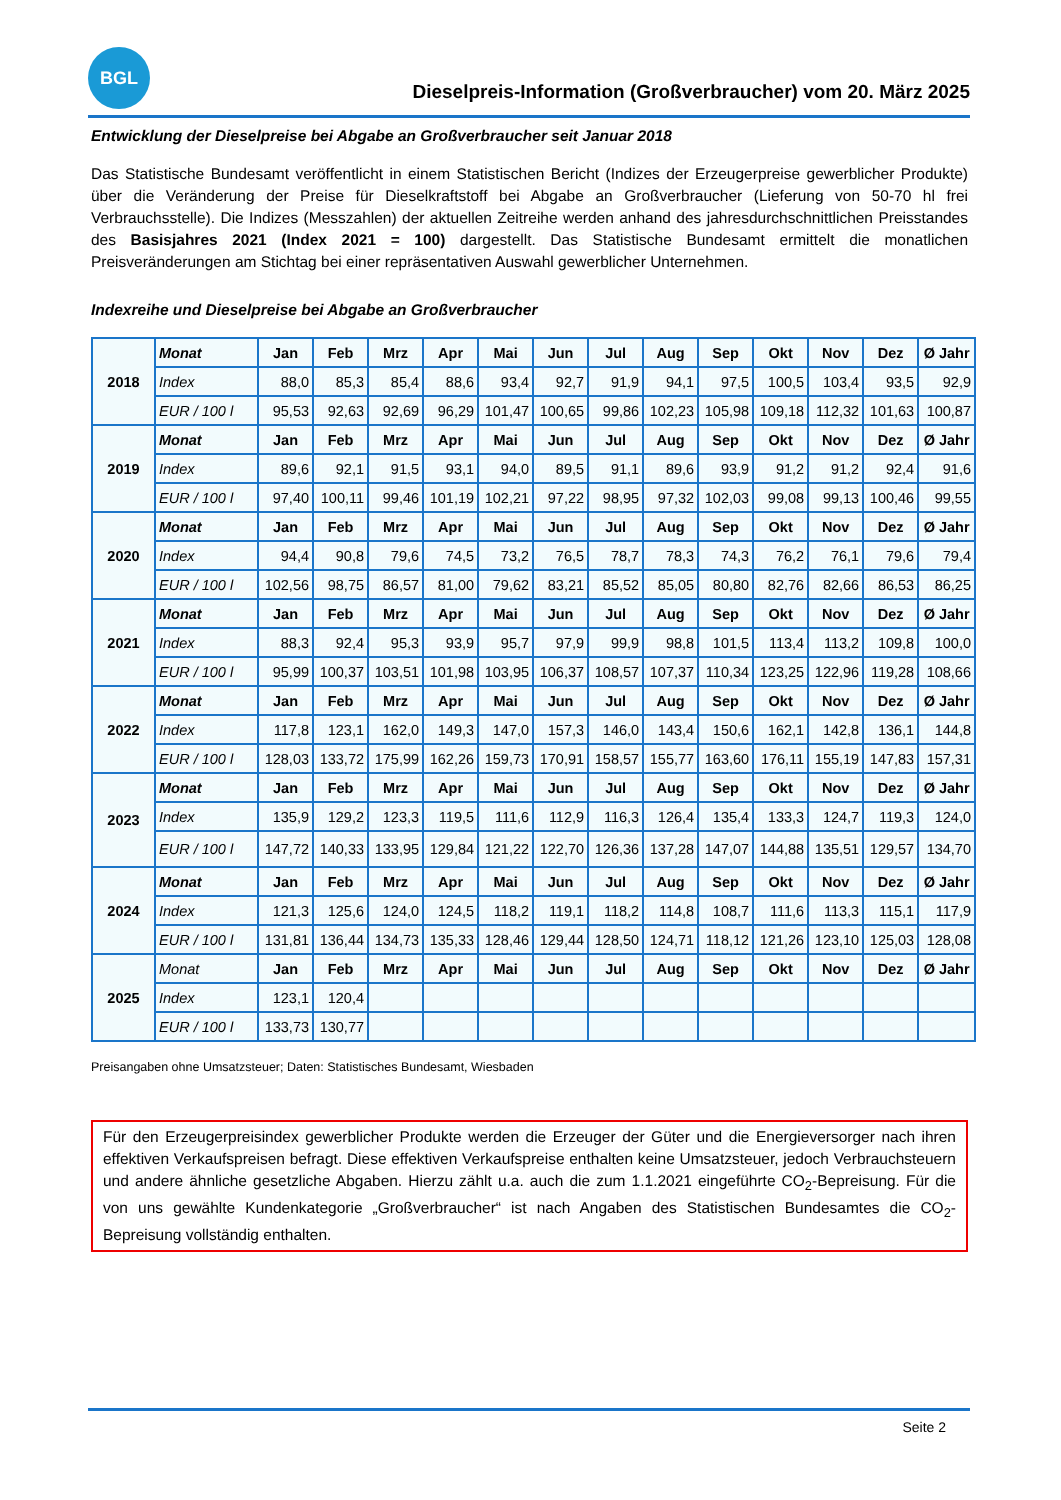BGL
Dieselpreis-Information (Großverbraucher) vom 20. März 2025
Entwicklung der Dieselpreise bei Abgabe an Großverbraucher seit Januar 2018
Das Statistische Bundesamt veröffentlicht in einem Statistischen Bericht (Indizes der Erzeugerpreise gewerblicher Produkte) über die Veränderung der Preise für Dieselkraftstoff bei Abgabe an Großverbraucher (Lieferung von 50-70 hl frei Verbrauchsstelle). Die Indizes (Messzahlen) der aktuellen Zeitreihe werden anhand des jahresdurchschnittlichen Preisstandes des Basisjahres 2021 (Index 2021 = 100) dargestellt. Das Statistische Bundesamt ermittelt die monatlichen Preisveränderungen am Stichtag bei einer repräsentativen Auswahl gewerblicher Unternehmen.
Indexreihe und Dieselpreise bei Abgabe an Großverbraucher
| 2018 | Monat | Jan | Feb | Mrz | Apr | Mai | Jun | Jul | Aug | Sep | Okt | Nov | Dez | Ø Jahr |
| | Index | 88,0 | 85,3 | 85,4 | 88,6 | 93,4 | 92,7 | 91,9 | 94,1 | 97,5 | 100,5 | 103,4 | 93,5 | 92,9 |
| | EUR / 100 l | 95,53 | 92,63 | 92,69 | 96,29 | 101,47 | 100,65 | 99,86 | 102,23 | 105,98 | 109,18 | 112,32 | 101,63 | 100,87 |
| 2019 | Monat | Jan | Feb | Mrz | Apr | Mai | Jun | Jul | Aug | Sep | Okt | Nov | Dez | Ø Jahr |
| | Index | 89,6 | 92,1 | 91,5 | 93,1 | 94,0 | 89,5 | 91,1 | 89,6 | 93,9 | 91,2 | 91,2 | 92,4 | 91,6 |
| | EUR / 100 l | 97,40 | 100,11 | 99,46 | 101,19 | 102,21 | 97,22 | 98,95 | 97,32 | 102,03 | 99,08 | 99,13 | 100,46 | 99,55 |
| 2020 | Monat | Jan | Feb | Mrz | Apr | Mai | Jun | Jul | Aug | Sep | Okt | Nov | Dez | Ø Jahr |
| | Index | 94,4 | 90,8 | 79,6 | 74,5 | 73,2 | 76,5 | 78,7 | 78,3 | 74,3 | 76,2 | 76,1 | 79,6 | 79,4 |
| | EUR / 100 l | 102,56 | 98,75 | 86,57 | 81,00 | 79,62 | 83,21 | 85,52 | 85,05 | 80,80 | 82,76 | 82,66 | 86,53 | 86,25 |
| 2021 | Monat | Jan | Feb | Mrz | Apr | Mai | Jun | Jul | Aug | Sep | Okt | Nov | Dez | Ø Jahr |
| | Index | 88,3 | 92,4 | 95,3 | 93,9 | 95,7 | 97,9 | 99,9 | 98,8 | 101,5 | 113,4 | 113,2 | 109,8 | 100,0 |
| | EUR / 100 l | 95,99 | 100,37 | 103,51 | 101,98 | 103,95 | 106,37 | 108,57 | 107,37 | 110,34 | 123,25 | 122,96 | 119,28 | 108,66 |
| 2022 | Monat | Jan | Feb | Mrz | Apr | Mai | Jun | Jul | Aug | Sep | Okt | Nov | Dez | Ø Jahr |
| | Index | 117,8 | 123,1 | 162,0 | 149,3 | 147,0 | 157,3 | 146,0 | 143,4 | 150,6 | 162,1 | 142,8 | 136,1 | 144,8 |
| | EUR / 100 l | 128,03 | 133,72 | 175,99 | 162,26 | 159,73 | 170,91 | 158,57 | 155,77 | 163,60 | 176,11 | 155,19 | 147,83 | 157,31 |
| 2023 | Monat | Jan | Feb | Mrz | Apr | Mai | Jun | Jul | Aug | Sep | Okt | Nov | Dez | Ø Jahr |
| | Index | 135,9 | 129,2 | 123,3 | 119,5 | 111,6 | 112,9 | 116,3 | 126,4 | 135,4 | 133,3 | 124,7 | 119,3 | 124,0 |
| | EUR / 100 l | 147,72 | 140,33 | 133,95 | 129,84 | 121,22 | 122,70 | 126,36 | 137,28 | 147,07 | 144,88 | 135,51 | 129,57 | 134,70 |
| 2024 | Monat | Jan | Feb | Mrz | Apr | Mai | Jun | Jul | Aug | Sep | Okt | Nov | Dez | Ø Jahr |
| | Index | 121,3 | 125,6 | 124,0 | 124,5 | 118,2 | 119,1 | 118,2 | 114,8 | 108,7 | 111,6 | 113,3 | 115,1 | 117,9 |
| | EUR / 100 l | 131,81 | 136,44 | 134,73 | 135,33 | 128,46 | 129,44 | 128,50 | 124,71 | 118,12 | 121,26 | 123,10 | 125,03 | 128,08 |
| 2025 | Monat | Jan | Feb | Mrz | Apr | Mai | Jun | Jul | Aug | Sep | Okt | Nov | Dez | Ø Jahr |
| | Index | 123,1 | 120,4 | | | | | | | | | | | |
| | EUR / 100 l | 133,73 | 130,77 | | | | | | | | | | | |
Preisangaben ohne Umsatzsteuer; Daten: Statistisches Bundesamt, Wiesbaden
Für den Erzeugerpreisindex gewerblicher Produkte werden die Erzeuger der Güter und die Energieversorger nach ihren effektiven Verkaufspreisen befragt. Diese effektiven Verkaufspreise enthalten keine Umsatzsteuer, jedoch Verbrauchsteuern und andere ähnliche gesetzliche Abgaben. Hierzu zählt u.a. auch die zum 1.1.2021 eingeführte CO<sub>2</sub>-Bepreisung. Für die von uns gewählte Kundenkategorie „Großverbraucher“ ist nach Angaben des Statistischen Bundesamtes die CO<sub>2</sub>-Bepreisung vollständig enthalten.
Seite 2